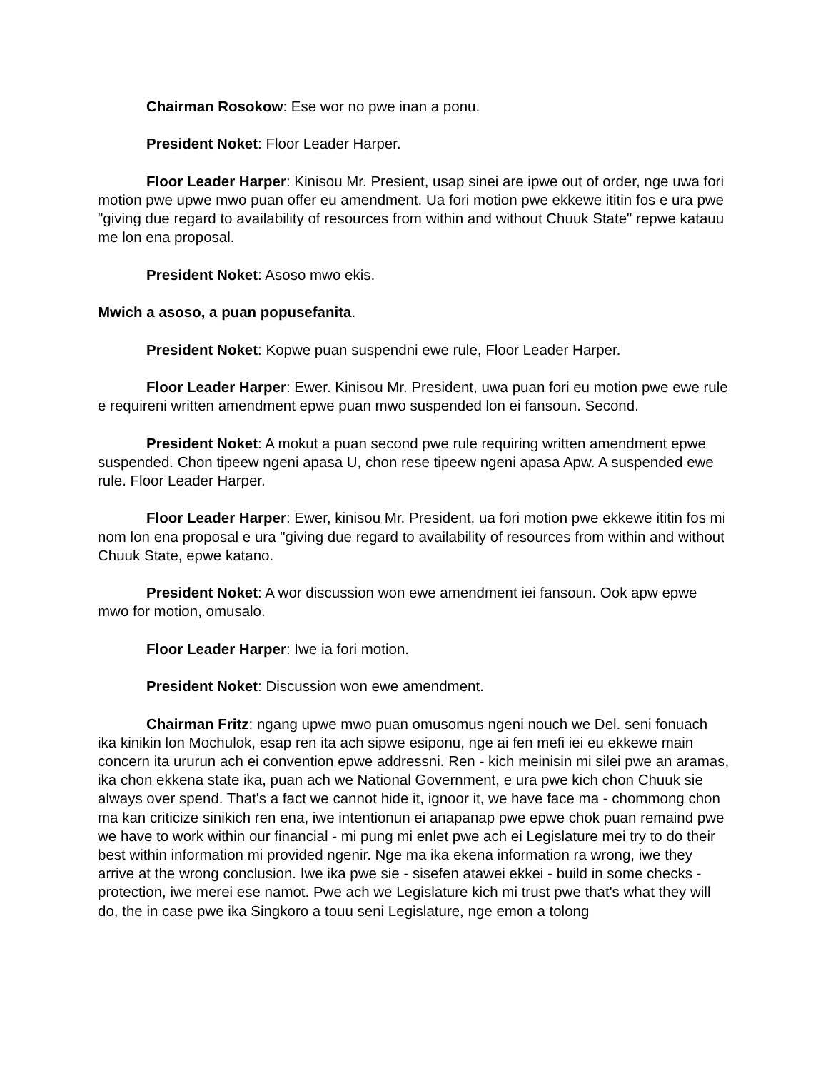Chairman Rosokow: Ese wor no pwe inan a ponu.
President Noket: Floor Leader Harper.
Floor Leader Harper: Kinisou Mr. Presient, usap sinei are ipwe out of order, nge uwa fori motion pwe upwe mwo puan offer eu amendment. Ua fori motion pwe ekkewe ititin fos e ura pwe "giving due regard to availability of resources from within and without Chuuk State" repwe katauu me lon ena proposal.
President Noket: Asoso mwo ekis.
Mwich a asoso, a puan popusefanita.
President Noket: Kopwe puan suspendni ewe rule, Floor Leader Harper.
Floor Leader Harper: Ewer. Kinisou Mr. President, uwa puan fori eu motion pwe ewe rule e requireni written amendment epwe puan mwo suspended lon ei fansoun. Second.
President Noket: A mokut a puan second pwe rule requiring written amendment epwe suspended. Chon tipeew ngeni apasa U, chon rese tipeew ngeni apasa Apw. A suspended ewe rule. Floor Leader Harper.
Floor Leader Harper: Ewer, kinisou Mr. President, ua fori motion pwe ekkewe ititin fos mi nom lon ena proposal e ura "giving due regard to availability of resources from within and without Chuuk State, epwe katano.
President Noket: A wor discussion won ewe amendment iei fansoun. Ook apw epwe mwo for motion, omusalo.
Floor Leader Harper: Iwe ia fori motion.
President Noket: Discussion won ewe amendment.
Chairman Fritz: ngang upwe mwo puan omusomus ngeni nouch we Del. seni fonuach ika kinikin lon Mochulok, esap ren ita ach sipwe esiponu, nge ai fen mefi iei eu ekkewe main concern ita ururun ach ei convention epwe addressni. Ren - kich meinisin mi silei pwe an aramas, ika chon ekkena state ika, puan ach we National Government, e ura pwe kich chon Chuuk sie always over spend. That's a fact we cannot hide it, ignoor it, we have face ma - chommong chon ma kan criticize sinikich ren ena, iwe intentionun ei anapanap pwe epwe chok puan remaind pwe we have to work within our financial - mi pung mi enlet pwe ach ei Legislature mei try to do their best within information mi provided ngenir. Nge ma ika ekena information ra wrong, iwe they arrive at the wrong conclusion. Iwe ika pwe sie - sisefen atawei ekkei - build in some checks - protection, iwe merei ese namot. Pwe ach we Legislature kich mi trust pwe that's what they will do, the in case pwe ika Singkoro a touu seni Legislature, nge emon a tolong